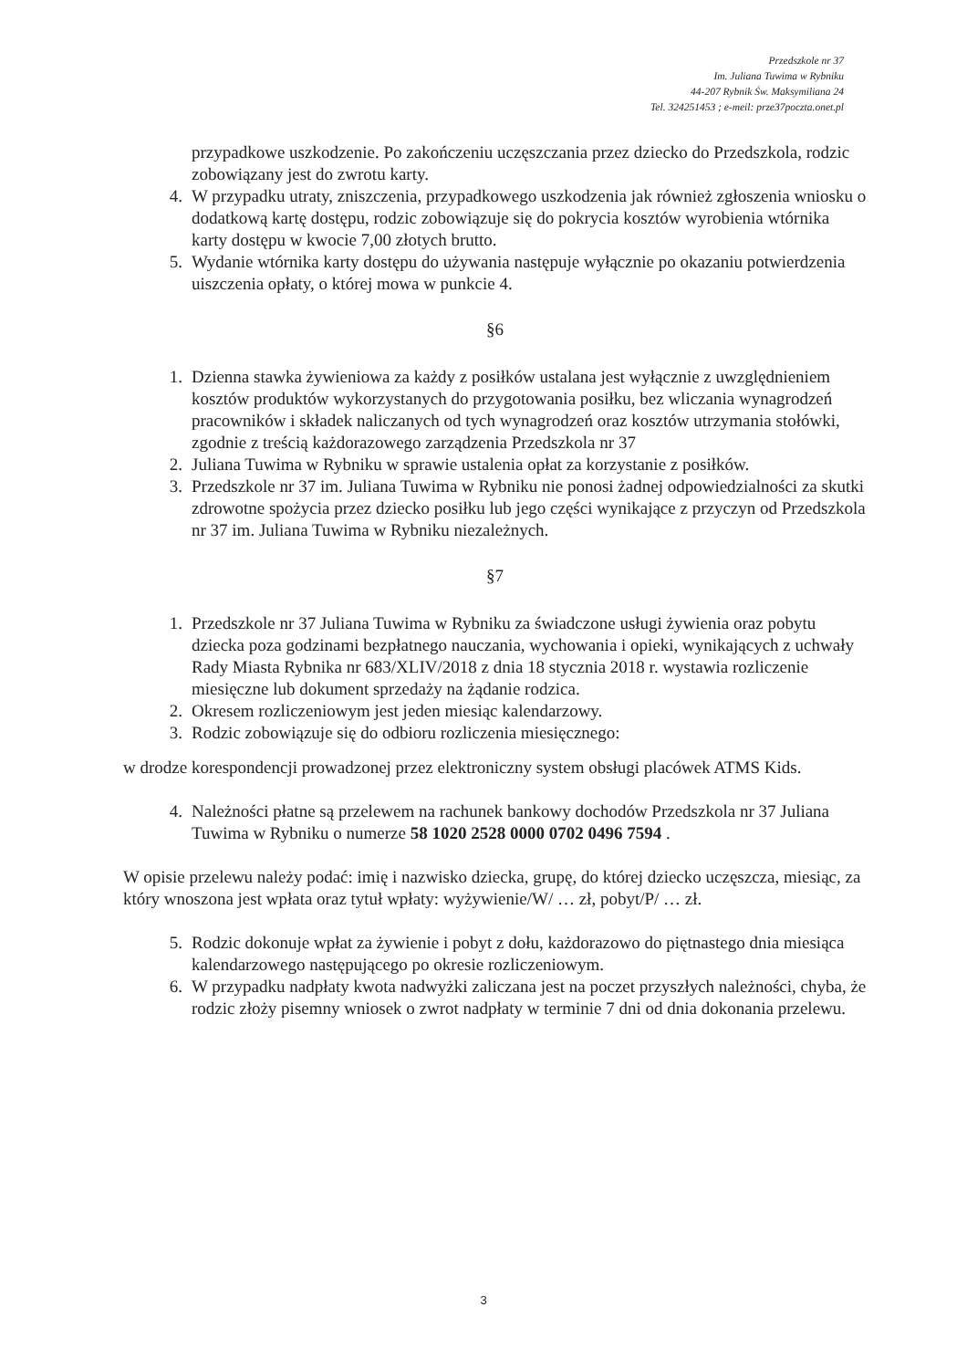Przedszkole nr 37
Im. Juliana Tuwima w Rybniku
44-207 Rybnik Św. Maksymiliana 24
Tel. 324251453 ; e-meil: prze37poczta.onet.pl
przypadkowe uszkodzenie. Po zakończeniu uczęszczania przez dziecko do Przedszkola, rodzic zobowiązany jest do zwrotu karty.
4. W przypadku utraty, zniszczenia, przypadkowego uszkodzenia jak również zgłoszenia wniosku o dodatkową kartę dostępu, rodzic zobowiązuje się do pokrycia kosztów wyrobienia wtórnika karty dostępu w kwocie 7,00 złotych brutto.
5. Wydanie wtórnika karty dostępu do używania następuje wyłącznie po okazaniu potwierdzenia uiszczenia opłaty, o której mowa w punkcie 4.
§6
1. Dzienna stawka żywieniowa za każdy z posiłków ustalana jest wyłącznie z uwzględnieniem kosztów produktów wykorzystanych do przygotowania posiłku, bez wliczania wynagrodzeń pracowników i składek naliczanych od tych wynagrodzeń oraz kosztów utrzymania stołówki, zgodnie z treścią każdorazowego zarządzenia Przedszkola nr 37
2. Juliana Tuwima w Rybniku w sprawie ustalenia opłat za korzystanie z posiłków.
3. Przedszkole nr 37 im. Juliana Tuwima w Rybniku nie ponosi żadnej odpowiedzialności za skutki zdrowotne spożycia przez dziecko posiłku lub jego części wynikające z przyczyn od Przedszkola nr 37 im. Juliana Tuwima w Rybniku niezależnych.
§7
1. Przedszkole nr 37 Juliana Tuwima w Rybniku za świadczone usługi żywienia oraz pobytu dziecka poza godzinami bezpłatnego nauczania, wychowania i opieki, wynikających z uchwały Rady Miasta Rybnika nr 683/XLIV/2018 z dnia 18 stycznia 2018 r. wystawia rozliczenie miesięczne lub dokument sprzedaży na żądanie rodzica.
2. Okresem rozliczeniowym jest jeden miesiąc kalendarzowy.
3. Rodzic zobowiązuje się do odbioru rozliczenia miesięcznego:
w drodze korespondencji prowadzonej przez elektroniczny system obsługi placówek ATMS Kids.
4. Należności płatne są przelewem na rachunek bankowy dochodów Przedszkola nr 37 Juliana Tuwima w Rybniku o numerze 58 1020 2528 0000 0702 0496 7594 .
W opisie przelewu należy podać: imię i nazwisko dziecka, grupę, do której dziecko uczęszcza, miesiąc, za który wnoszona jest wpłata oraz tytuł wpłaty: wyżywienie/W/ … zł, pobyt/P/ … zł.
5. Rodzic dokonuje wpłat za żywienie i pobyt z dołu, każdorazowo do piętnastego dnia miesiąca kalendarzowego następującego po okresie rozliczeniowym.
6. W przypadku nadpłaty kwota nadwyżki zaliczana jest na poczet przyszłych należności, chyba, że rodzic złoży pisemny wniosek o zwrot nadpłaty w terminie 7 dni od dnia dokonania przelewu.
3